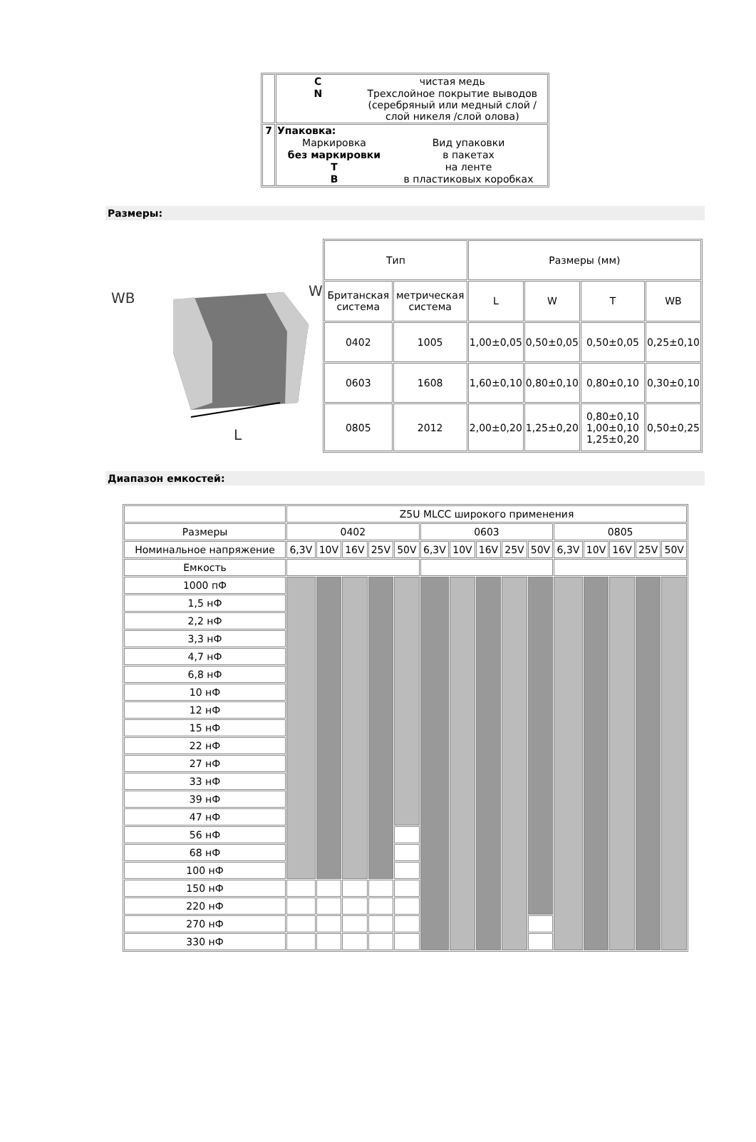| | / C / чистая медь / / N / Трехслойное покрытие выводов (серебряный или медный слой / слой никеля /слой олова) / |
| 7 | Упаковка: / Маркировка / Вид упаковки / / без маркировки / в пакетах / / T / на ленте / / B / в пластиковых коробках / |
Размеры:
WB
L
W
| Тип | | Размеры (мм) | | | |
| Британская система | метрическая система | L | W | T | WB |
| 0402 | 1005 | 1,00±0,05 | 0,50±0,05 | 0,50±0,05 | 0,25±0,10 |
| 0603 | 1608 | 1,60±0,10 | 0,80±0,10 | 0,80±0,10 | 0,30±0,10 |
| 0805 | 2012 | 2,00±0,20 | 1,25±0,20 | 0,80±0,10 1,00±0,10 1,25±0,20 | 0,50±0,25 |
Диапазон емкостей:
| | Z5U MLCC широкого применения | | | | | | | | | | | | | | |
| Размеры | 0402 | | | | | 0603 | | | | | 0805 | | | | |
| Номинальное напряжение | 6,3V | 10V | 16V | 25V | 50V | 6,3V | 10V | 16V | 25V | 50V | 6,3V | 10V | 16V | 25V | 50V |
| Емкость | | | | | | | | | | | | | | | |
| 1000 пФ | | | | | | | | | | | | | | | |
| 1,5 нФ | | | | | | | | | | | | | | | |
| 2,2 нФ | | | | | | | | | | | | | | | |
| 3,3 нФ | | | | | | | | | | | | | | | |
| 4,7 нФ | | | | | | | | | | | | | | | |
| 6,8 нФ | | | | | | | | | | | | | | | |
| 10 нФ | | | | | | | | | | | | | | | |
| 12 нФ | | | | | | | | | | | | | | | |
| 15 нФ | | | | | | | | | | | | | | | |
| 22 нФ | | | | | | | | | | | | | | | |
| 27 нФ | | | | | | | | | | | | | | | |
| 33 нФ | | | | | | | | | | | | | | | |
| 39 нФ | | | | | | | | | | | | | | | |
| 47 нФ | | | | | | | | | | | | | | | |
| 56 нФ | | | | | | | | | | | | | | | |
| 68 нФ | | | | | | | | | | | | | | | |
| 100 нФ | | | | | | | | | | | | | | | |
| 150 нФ | | | | | | | | | | | | | | | |
| 220 нФ | | | | | | | | | | | | | | | |
| 270 нФ | | | | | | | | | | | | | | | |
| 330 нФ | | | | | | | | | | | | | | | |